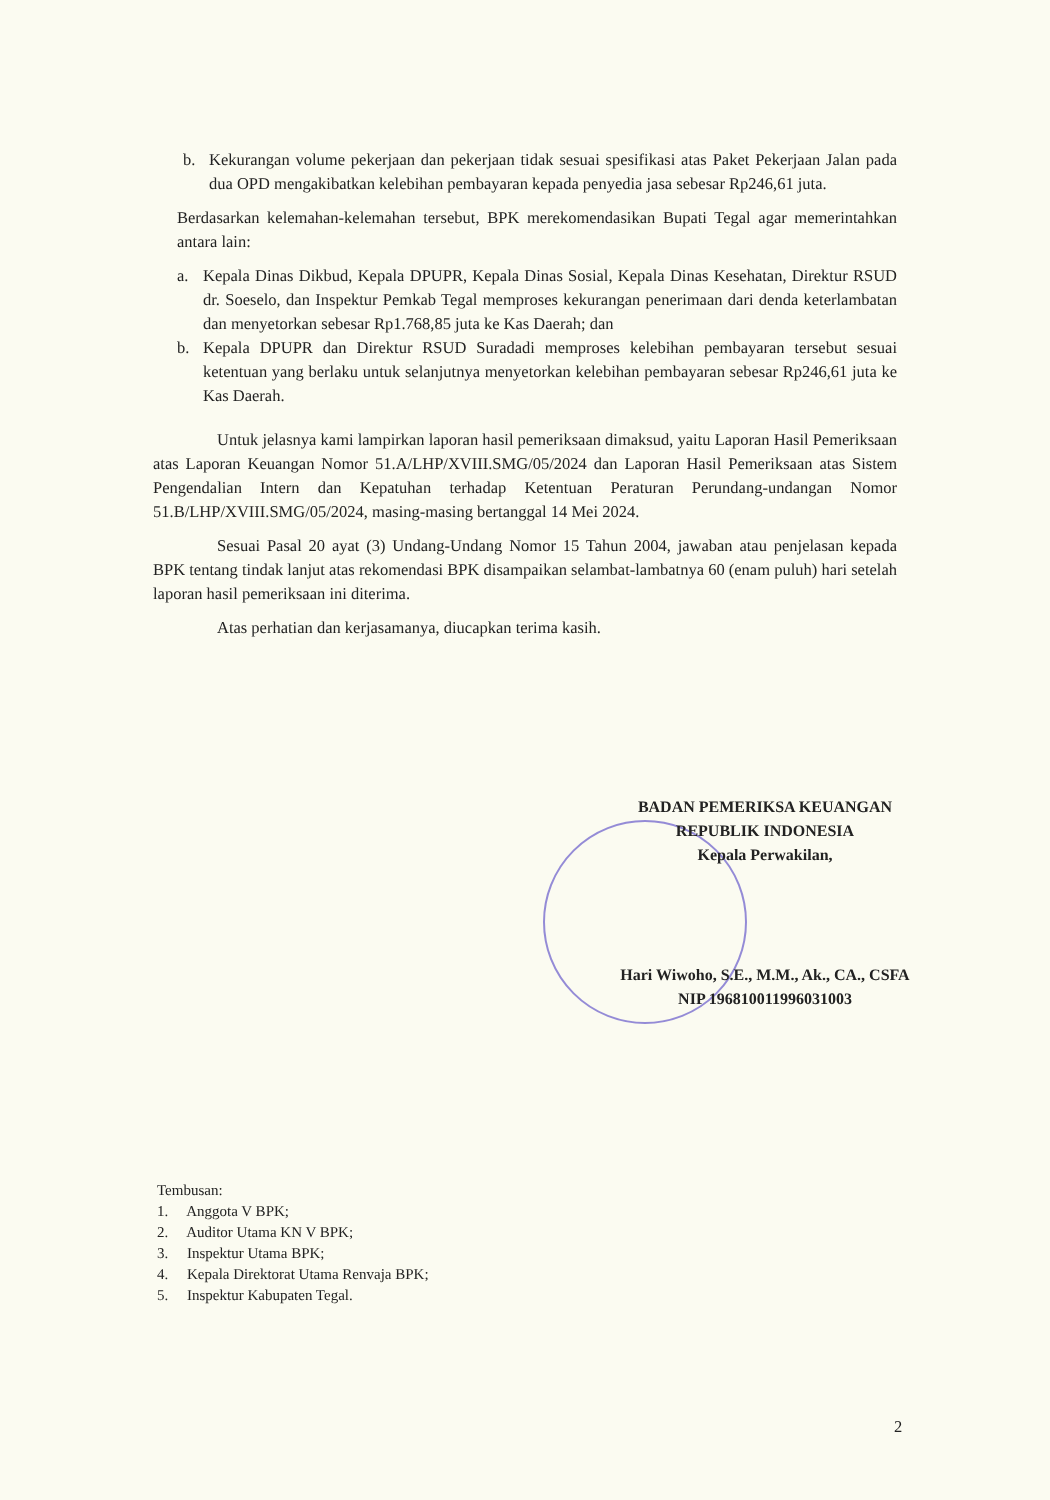b. Kekurangan volume pekerjaan dan pekerjaan tidak sesuai spesifikasi atas Paket Pekerjaan Jalan pada dua OPD mengakibatkan kelebihan pembayaran kepada penyedia jasa sebesar Rp246,61 juta.
Berdasarkan kelemahan-kelemahan tersebut, BPK merekomendasikan Bupati Tegal agar memerintahkan antara lain:
a. Kepala Dinas Dikbud, Kepala DPUPR, Kepala Dinas Sosial, Kepala Dinas Kesehatan, Direktur RSUD dr. Soeselo, dan Inspektur Pemkab Tegal memproses kekurangan penerimaan dari denda keterlambatan dan menyetorkan sebesar Rp1.768,85 juta ke Kas Daerah; dan
b. Kepala DPUPR dan Direktur RSUD Suradadi memproses kelebihan pembayaran tersebut sesuai ketentuan yang berlaku untuk selanjutnya menyetorkan kelebihan pembayaran sebesar Rp246,61 juta ke Kas Daerah.
Untuk jelasnya kami lampirkan laporan hasil pemeriksaan dimaksud, yaitu Laporan Hasil Pemeriksaan atas Laporan Keuangan Nomor 51.A/LHP/XVIII.SMG/05/2024 dan Laporan Hasil Pemeriksaan atas Sistem Pengendalian Intern dan Kepatuhan terhadap Ketentuan Peraturan Perundang-undangan Nomor 51.B/LHP/XVIII.SMG/05/2024, masing-masing bertanggal 14 Mei 2024.
Sesuai Pasal 20 ayat (3) Undang-Undang Nomor 15 Tahun 2004, jawaban atau penjelasan kepada BPK tentang tindak lanjut atas rekomendasi BPK disampaikan selambat-lambatnya 60 (enam puluh) hari setelah laporan hasil pemeriksaan ini diterima.
Atas perhatian dan kerjasamanya, diucapkan terima kasih.
BADAN PEMERIKSA KEUANGAN
REPUBLIK INDONESIA
Kepala Perwakilan,
Hari Wiwoho, S.E., M.M., Ak., CA., CSFA
NIP 196810011996031003
Tembusan:
1. Anggota V BPK;
2. Auditor Utama KN V BPK;
3. Inspektur Utama BPK;
4. Kepala Direktorat Utama Renvaja BPK;
5. Inspektur Kabupaten Tegal.
2